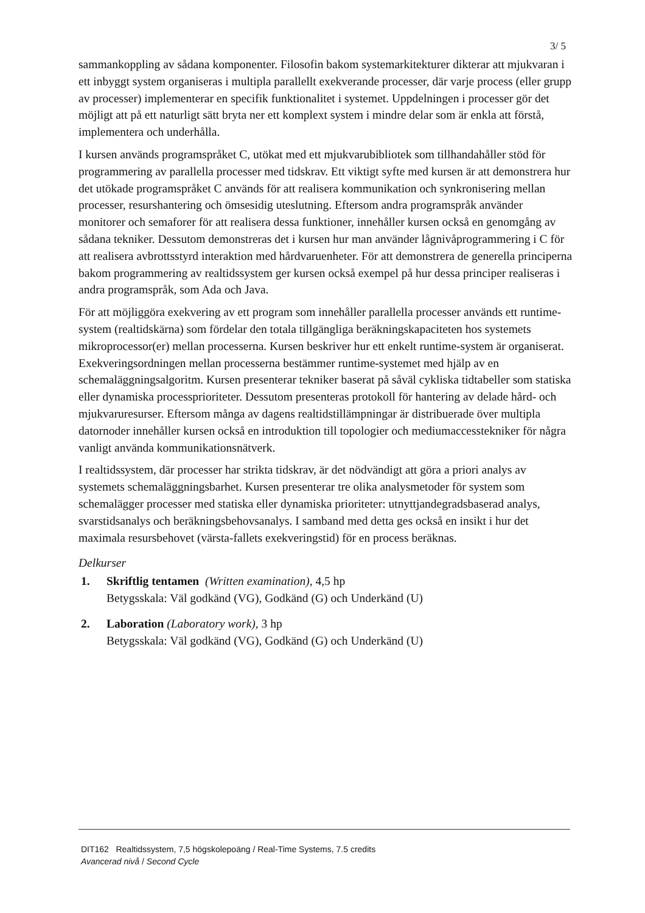3/ 5
sammankoppling av sådana komponenter. Filosofin bakom systemarkitekturer dikterar att mjukvaran i ett inbyggt system organiseras i multipla parallellt exekverande processer, där varje process (eller grupp av processer) implementerar en specifik funktionalitet i systemet. Uppdelningen i processer gör det möjligt att på ett naturligt sätt bryta ner ett komplext system i mindre delar som är enkla att förstå, implementera och underhålla.
I kursen används programspråket C, utökat med ett mjukvarubibliotek som tillhandahåller stöd för programmering av parallella processer med tidskrav. Ett viktigt syfte med kursen är att demonstrera hur det utökade programspråket C används för att realisera kommunikation och synkronisering mellan processer, resurshantering och ömsesidig uteslutning. Eftersom andra programspråk använder monitorer och semaforer för att realisera dessa funktioner, innehåller kursen också en genomgång av sådana tekniker. Dessutom demonstreras det i kursen hur man använder lågnivåprogrammering i C för att realisera avbrottsstyrd interaktion med hårdvaruenheter. För att demonstrera de generella principerna bakom programmering av realtidssystem ger kursen också exempel på hur dessa principer realiseras i andra programspråk, som Ada och Java.
För att möjliggöra exekvering av ett program som innehåller parallella processer används ett runtime-system (realtidskärna) som fördelar den totala tillgängliga beräkningskapaciteten hos systemets mikroprocessor(er) mellan processerna. Kursen beskriver hur ett enkelt runtime-system är organiserat. Exekveringsordningen mellan processerna bestämmer runtime-systemet med hjälp av en schemaläggningsalgoritm. Kursen presenterar tekniker baserat på såväl cykliska tidtabeller som statiska eller dynamiska processprioriteter. Dessutom presenteras protokoll för hantering av delade hård- och mjukvaruresurser. Eftersom många av dagens realtidstillämpningar är distribuerade över multipla datornoder innehåller kursen också en introduktion till topologier och mediumaccesstekniker för några vanligt använda kommunikationsnätverk.
I realtidssystem, där processer har strikta tidskrav, är det nödvändigt att göra a priori analys av systemets schemaläggningsbarhet. Kursen presenterar tre olika analysmetoder för system som schemalägger processer med statiska eller dynamiska prioriteter: utnyttjandegradsbaserad analys, svarstidsanalys och beräkningsbehovsanalys. I samband med detta ges också en insikt i hur det maximala resursbehovet (värsta-fallets exekveringstid) för en process beräknas.
Delkurser
1. Skriftlig tentamen (Written examination), 4,5 hp
Betygsskala: Väl godkänd (VG), Godkänd (G) och Underkänd (U)
2. Laboration (Laboratory work), 3 hp
Betygsskala: Väl godkänd (VG), Godkänd (G) och Underkänd (U)
DIT162 Realtidssystem, 7,5 högskolepoäng / Real-Time Systems, 7.5 credits
Avancerad nivå / Second Cycle